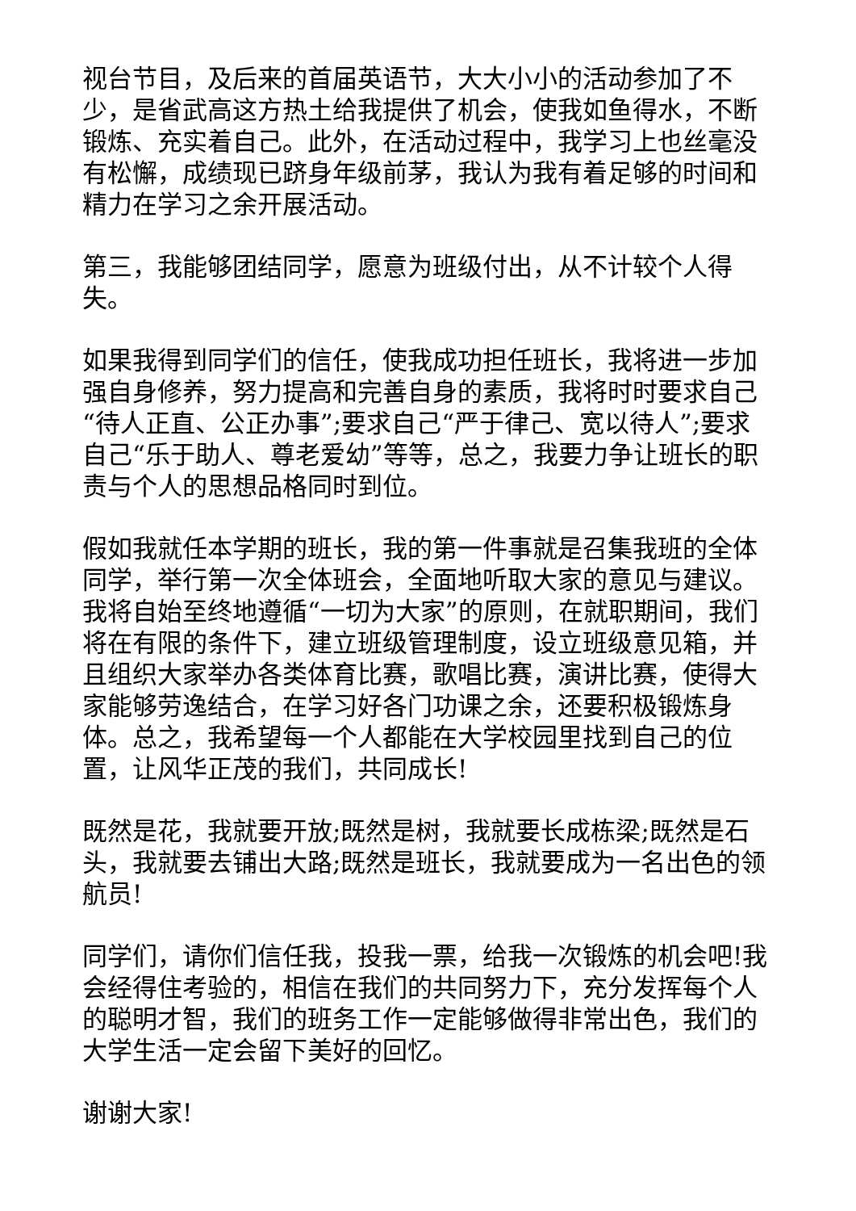视台节目，及后来的首届英语节，大大小小的活动参加了不少，是省武高这方热土给我提供了机会，使我如鱼得水，不断锻炼、充实着自己。此外，在活动过程中，我学习上也丝毫没有松懈，成绩现已跻身年级前茅，我认为我有着足够的时间和精力在学习之余开展活动。
第三，我能够团结同学，愿意为班级付出，从不计较个人得失。
如果我得到同学们的信任，使我成功担任班长，我将进一步加强自身修养，努力提高和完善自身的素质，我将时时要求自己“待人正直、公正办事”;要求自己“严于律己、宽以待人”;要求自己“乐于助人、尊老爱幼”等等，总之，我要力争让班长的职责与个人的思想品格同时到位。
假如我就任本学期的班长，我的第一件事就是召集我班的全体同学，举行第一次全体班会，全面地听取大家的意见与建议。我将自始至终地遵循“一切为大家”的原则，在就职期间，我们将在有限的条件下，建立班级管理制度，设立班级意见箱，并且组织大家举办各类体育比赛，歌唱比赛，演讲比赛，使得大家能够劳逸结合，在学习好各门功课之余，还要积极锻炼身体。总之，我希望每一个人都能在大学校园里找到自己的位置，让风华正茂的我们，共同成长!
既然是花，我就要开放;既然是树，我就要长成栋梁;既然是石头，我就要去铺出大路;既然是班长，我就要成为一名出色的领航员!
同学们，请你们信任我，投我一票，给我一次锻炼的机会吧!我会经得住考验的，相信在我们的共同努力下，充分发挥每个人的聪明才智，我们的班务工作一定能够做得非常出色，我们的大学生活一定会留下美好的回忆。
谢谢大家!